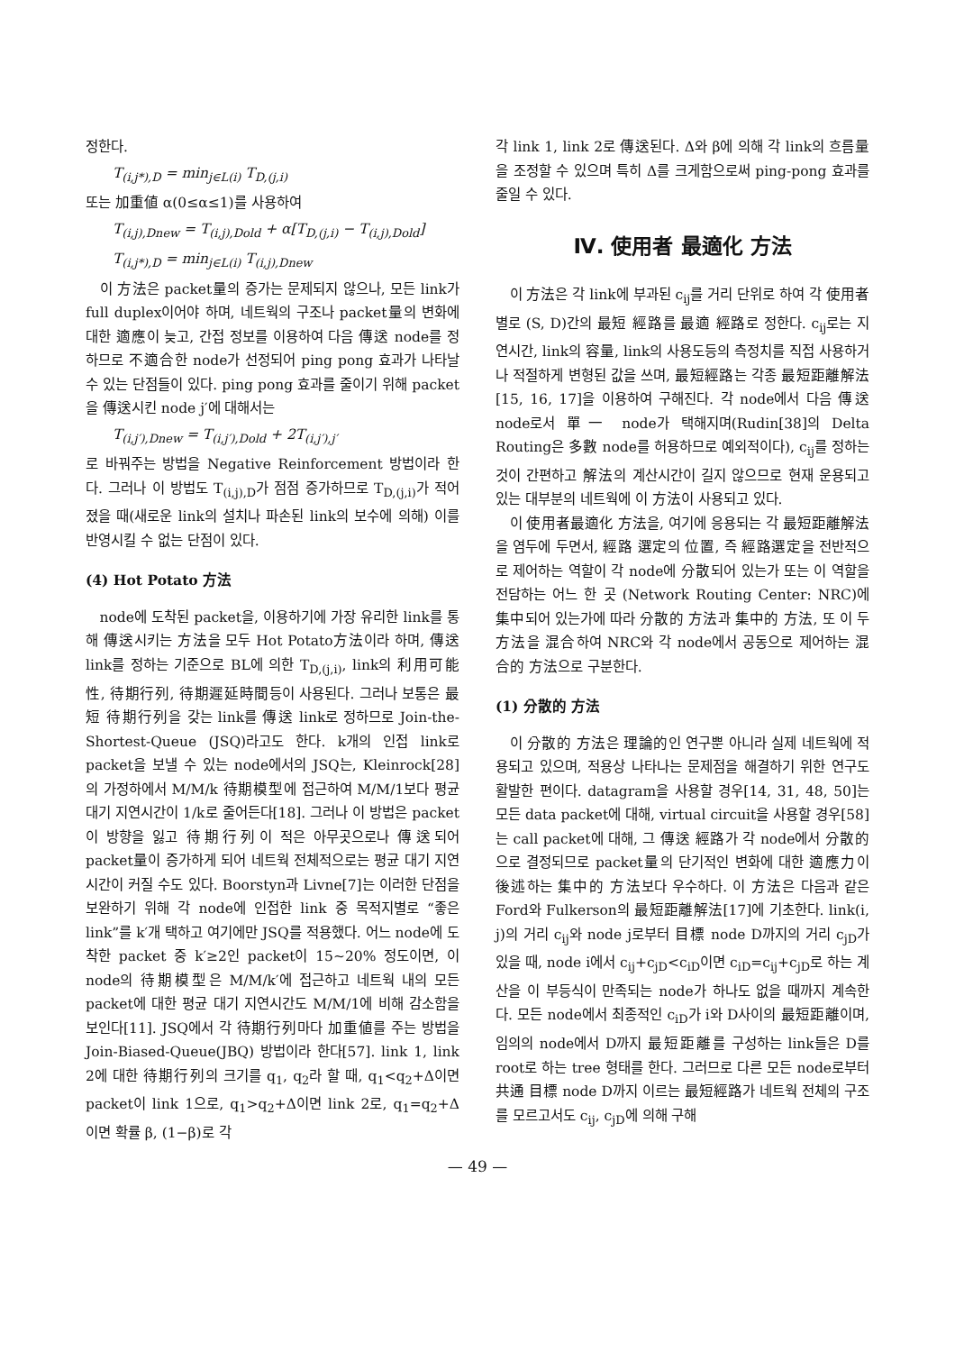정한다.
T<sub>(i,j*),D</sub> = min<sub>j∈L(i)</sub> T<sub>D,(j,i)</sub>
또는 加重値 α(0≤α≤1)를 사용하여
T<sub>(i,j),Dnew</sub> = T<sub>(i,j),Dold</sub> + α[T<sub>D,(j,i)</sub> − T<sub>(i,j),Dold</sub>]
T<sub>(i,j*),D</sub> = min<sub>j∈L(i)</sub> T<sub>(i,j),Dnew</sub>
이 方法은 packet量의 증가는 문제되지 않으나, 모든 link가 full duplex이어야 하며, 네트웍의 구조나 packet量의 변화에 대한 適應이 늦고, 간접 정보를 이용하여 다음 傳送 node를 정하므로 不適合한 node가 선정되어 ping pong 효과가 나타날 수 있는 단점들이 있다. ping pong 효과를 줄이기 위해 packet을 傳送시킨 node j′에 대해서는
T<sub>(i,j′),Dnew</sub> = T<sub>(i,j′),Dold</sub> + 2T<sub>(i,j′),j′</sub>
로 바꿔주는 방법을 Negative Reinforcement 방법이라 한다. 그러나 이 방법도 T<sub>(i,j),D</sub>가 점점 증가하므로 T<sub>D,(j,i)</sub>가 적어졌을 때(새로운 link의 설치나 파손된 link의 보수에 의해) 이를 반영시킬 수 없는 단점이 있다.
(4) Hot Potato 方法
node에 도착된 packet을, 이용하기에 가장 유리한 link를 통해 傳送시키는 方法을 모두 Hot Potato方法이라 하며, 傳送 link를 정하는 기준으로 BL에 의한 T<sub>D,(j,i)</sub>, link의 利用可能性, 待期行列, 待期遲延時間등이 사용된다. 그러나 보통은 最短 待期行列을 갖는 link를 傳送 link로 정하므로 Join-the-Shortest-Queue (JSQ)라고도 한다. k개의 인접 link로 packet을 보낼 수 있는 node에서의 JSQ는, Kleinrock[28]의 가정하에서 M/M/k 待期模型에 접근하여 M/M/1보다 평균대기 지연시간이 1/k로 줄어든다[18]. 그러나 이 방법은 packet이 방향을 잃고 待期行列이 적은 아무곳으로나 傳送되어 packet量이 증가하게 되어 네트웍 전체적으로는 평균 대기 지연시간이 커질 수도 있다. Boorstyn과 Livne[7]는 이러한 단점을 보완하기 위해 각 node에 인접한 link 중 목적지별로 “좋은 link”를 k′개 택하고 여기에만 JSQ를 적용했다. 어느 node에 도착한 packet 중 k′≥2인 packet이 15∼20% 정도이면, 이 node의 待期模型은 M/M/k′에 접근하고 네트웍 내의 모든 packet에 대한 평균 대기 지연시간도 M/M/1에 비해 감소함을 보인다[11]. JSQ에서 각 待期行列마다 加重値를 주는 방법을 Join-Biased-Queue(JBQ) 방법이라 한다[57]. link 1, link 2에 대한 待期行列의 크기를 q<sub>1</sub>, q<sub>2</sub>라 할 때, q<sub>1</sub><q<sub>2</sub>+Δ이면 packet이 link 1으로, q<sub>1</sub>>q<sub>2</sub>+Δ이면 link 2로, q<sub>1</sub>=q<sub>2</sub>+Δ이면 확률 β, (1−β)로 각
각 link 1, link 2로 傳送된다. Δ와 β에 의해 각 link의 흐름量을 조정할 수 있으며 특히 Δ를 크게함으로써 ping-pong 효과를 줄일 수 있다.
Ⅳ. 使用者 最適化 方法
이 方法은 각 link에 부과된 c<sub>ij</sub>를 거리 단위로 하여 각 使用者별로 (S, D)간의 最短 經路를 最適 經路로 정한다. c<sub>ij</sub>로는 지연시간, link의 容量, link의 사용도등의 측정치를 직접 사용하거나 적절하게 변형된 값을 쓰며, 最短經路는 각종 最短距離解法[15, 16, 17]을 이용하여 구해진다. 각 node에서 다음 傳送 node로서 單一 node가 택해지며(Rudin[38]의 Delta Routing은 多數 node를 허용하므로 예외적이다), c<sub>ij</sub>를 정하는 것이 간편하고 解法의 계산시간이 길지 않으므로 현재 운용되고 있는 대부분의 네트웍에 이 方法이 사용되고 있다.
이 使用者最適化 方法을, 여기에 응용되는 각 最短距離解法을 염두에 두면서, 經路 選定의 位置, 즉 經路選定을 전반적으로 제어하는 역할이 각 node에 分散되어 있는가 또는 이 역할을 전담하는 어느 한 곳 (Network Routing Center: NRC)에 集中되어 있는가에 따라 分散的 方法과 集中的 方法, 또 이 두 方法을 混合하여 NRC와 각 node에서 공동으로 제어하는 混合的 方法으로 구분한다.
(1) 分散的 方法
이 分散的 方法은 理論的인 연구뿐 아니라 실제 네트웍에 적용되고 있으며, 적용상 나타나는 문제점을 해결하기 위한 연구도 활발한 편이다. datagram을 사용할 경우[14, 31, 48, 50]는 모든 data packet에 대해, virtual circuit을 사용할 경우[58]는 call packet에 대해, 그 傳送 經路가 각 node에서 分散的으로 결정되므로 packet量의 단기적인 변화에 대한 適應力이 後述하는 集中的 方法보다 우수하다. 이 方法은 다음과 같은 Ford와 Fulkerson의 最短距離解法[17]에 기초한다. link(i, j)의 거리 c<sub>ij</sub>와 node j로부터 目標 node D까지의 거리 c<sub>jD</sub>가 있을 때, node i에서 c<sub>ij</sub>+c<sub>jD</sub><c<sub>iD</sub>이면 c<sub>iD</sub>=c<sub>ij</sub>+c<sub>jD</sub>로 하는 계산을 이 부등식이 만족되는 node가 하나도 없을 때까지 계속한다. 모든 node에서 최종적인 c<sub>iD</sub>가 i와 D사이의 最短距離이며, 임의의 node에서 D까지 最短距離를 구성하는 link들은 D를 root로 하는 tree 형태를 한다. 그러므로 다른 모든 node로부터 共通 目標 node D까지 이르는 最短經路가 네트웍 전체의 구조를 모르고서도 c<sub>ij</sub>, c<sub>jD</sub>에 의해 구해
— 49 —